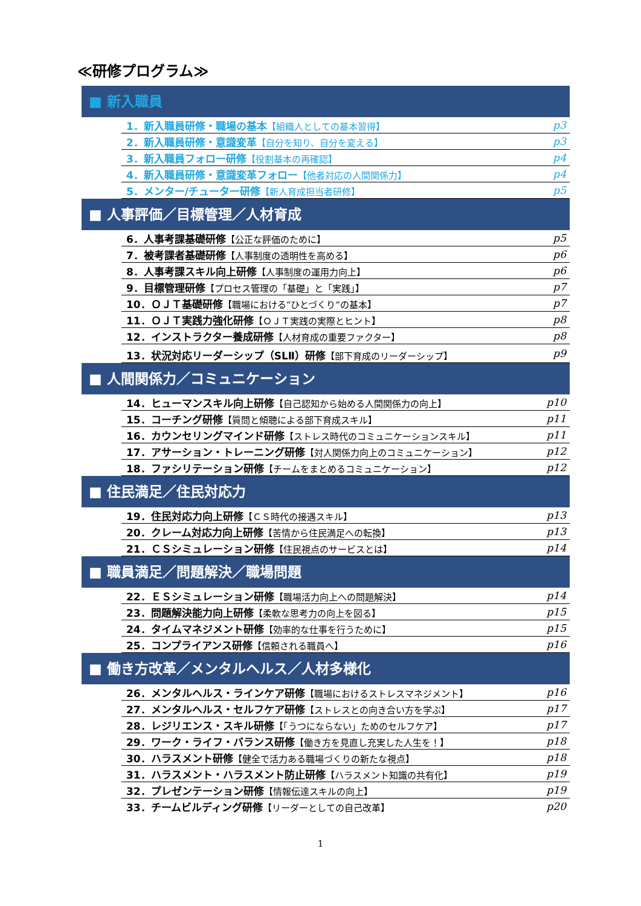≪研修プログラム≫
■ 新入職員
| 1．新入職員研修・職場の基本 【組織人としての基本習得】 | p3 |
| 2．新入職員研修・意識変革 【自分を知り、自分を変える】 | p3 |
| 3．新入職員フォロー研修 【役割基本の再確認】 | p4 |
| 4．新入職員研修・意識変革フォロー 【他者対応の人間関係力】 | p4 |
| 5．メンター/チューター研修 【新人育成担当者研修】 | p5 |
■ 人事評価／目標管理／人材育成
| 6．人事考課基礎研修 【公正な評価のために】 | p5 |
| 7．被考課者基礎研修 【人事制度の透明性を高める】 | p6 |
| 8．人事考課スキル向上研修 【人事制度の運用力向上】 | p6 |
| 9．目標管理研修 【プロセス管理の「基礎」と「実践」】 | p7 |
| 10．ＯＪＴ基礎研修 【職場における“ひとづくり”の基本】 | p7 |
| 11．ＯＪＴ実践力強化研修 【ＯＪＴ実践の実際とヒント】 | p8 |
| 12．インストラクター養成研修 【人材育成の重要ファクター】 | p8 |
| 13．状況対応リーダーシップ（SLⅡ）研修 【部下育成のリーダーシップ】 | p9 |
■ 人間関係力／コミュニケーション
| 14．ヒューマンスキル向上研修 【自己認知から始める人間関係力の向上】 | p10 |
| 15．コーチング研修 【質問と傾聴による部下育成スキル】 | p11 |
| 16．カウンセリングマインド研修 【ストレス時代のコミュニケーションスキル】 | p11 |
| 17．アサーション・トレーニング研修 【対人関係力向上のコミュニケーション】 | p12 |
| 18．ファシリテーション研修 【チームをまとめるコミュニケーション】 | p12 |
■ 住民満足／住民対応力
| 19．住民対応力向上研修 【ＣＳ時代の接遇スキル】 | p13 |
| 20．クレーム対応力向上研修 【苦情から住民満足への転換】 | p13 |
| 21．ＣＳシミュレーション研修 【住民視点のサービスとは】 | p14 |
■ 職員満足／問題解決／職場問題
| 22．ＥＳシミュレーション研修 【職場活力向上への問題解決】 | p14 |
| 23．問題解決能力向上研修 【柔軟な思考力の向上を図る】 | p15 |
| 24．タイムマネジメント研修 【効率的な仕事を行うために】 | p15 |
| 25．コンプライアンス研修 【信頼される職員へ】 | p16 |
■ 働き方改革／メンタルヘルス／人材多様化
| 26．メンタルヘルス・ラインケア研修 【職場におけるストレスマネジメント】 | p16 |
| 27．メンタルヘルス・セルフケア研修 【ストレスとの向き合い方を学ぶ】 | p17 |
| 28．レジリエンス・スキル研修 【「うつにならない」ためのセルフケア】 | p17 |
| 29．ワーク・ライフ・バランス研修 【働き方を見直し充実した人生を！】 | p18 |
| 30．ハラスメント研修 【健全で活力ある職場づくりの新たな視点】 | p18 |
| 31．ハラスメント・ハラスメント防止研修 【ハラスメント知識の共有化】 | p19 |
| 32．プレゼンテーション研修 【情報伝達スキルの向上】 | p19 |
| 33．チームビルディング研修 【リーダーとしての自己改革】 | p20 |
1